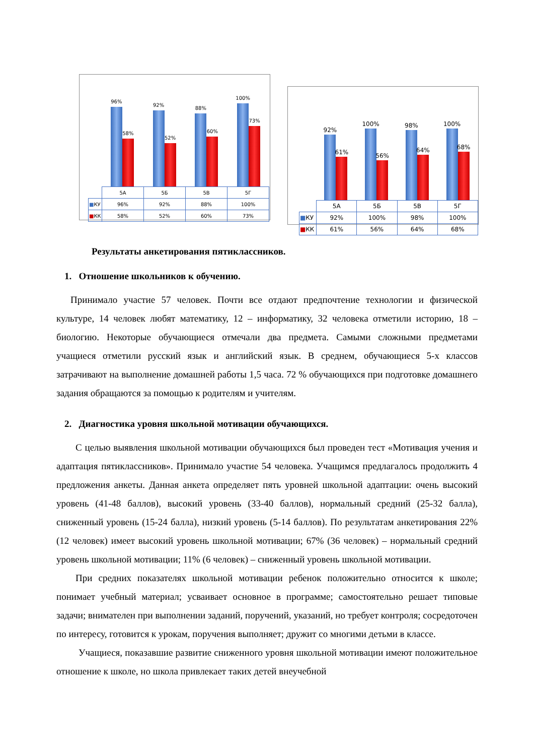96%
58%
92%
52%
88%
60%
100%
73%
| | 5А | 5Б | 5В | 5Г |
| ■ КУ | 96% | 92% | 88% | 100% |
| ■ КК | 58% | 52% | 60% | 73% |
92%
61%
100%
56%
98%
64%
100%
68%
| | 5А | 5Б | 5В | 5Г |
| ■ КУ | 92% | 100% | 98% | 100% |
| ■ КК | 61% | 56% | 64% | 68% |
Результаты анкетирования пятиклассников.
1. Отношение школьников к обучению.
Принимало участие 57 человек. Почти все отдают предпочтение технологии и физической культуре, 14 человек любят математику, 12 – информатику, 32 человека отметили историю, 18 – биологию. Некоторые обучающиеся отмечали два предмета. Самыми сложными предметами учащиеся отметили русский язык и английский язык. В среднем, обучающиеся 5-х классов затрачивают на выполнение домашней работы 1,5 часа. 72 % обучающихся при подготовке домашнего задания обращаются за помощью к родителям и учителям.
2. Диагностика уровня школьной мотивации обучающихся.
С целью выявления школьной мотивации обучающихся был проведен тест «Мотивация учения и адаптация пятиклассников». Принимало участие 54 человека. Учащимся предлагалось продолжить 4 предложения анкеты. Данная анкета определяет пять уровней школьной адаптации: очень высокий уровень (41-48 баллов), высокий уровень (33-40 баллов), нормальный средний (25-32 балла), сниженный уровень (15-24 балла), низкий уровень (5-14 баллов). По результатам анкетирования 22% (12 человек) имеет высокий уровень школьной мотивации; 67% (36 человек) – нормальный средний уровень школьной мотивации; 11% (6 человек) – сниженный уровень школьной мотивации.
При средних показателях школьной мотивации ребенок положительно относится к школе; понимает учебный материал; усваивает основное в программе; самостоятельно решает типовые задачи; внимателен при выполнении заданий, поручений, указаний, но требует контроля; сосредоточен по интересу, готовится к урокам, поручения выполняет; дружит со многими детьми в классе.
Учащиеся, показавшие развитие сниженного уровня школьной мотивации имеют положительное отношение к школе, но школа привлекает таких детей внеучебной